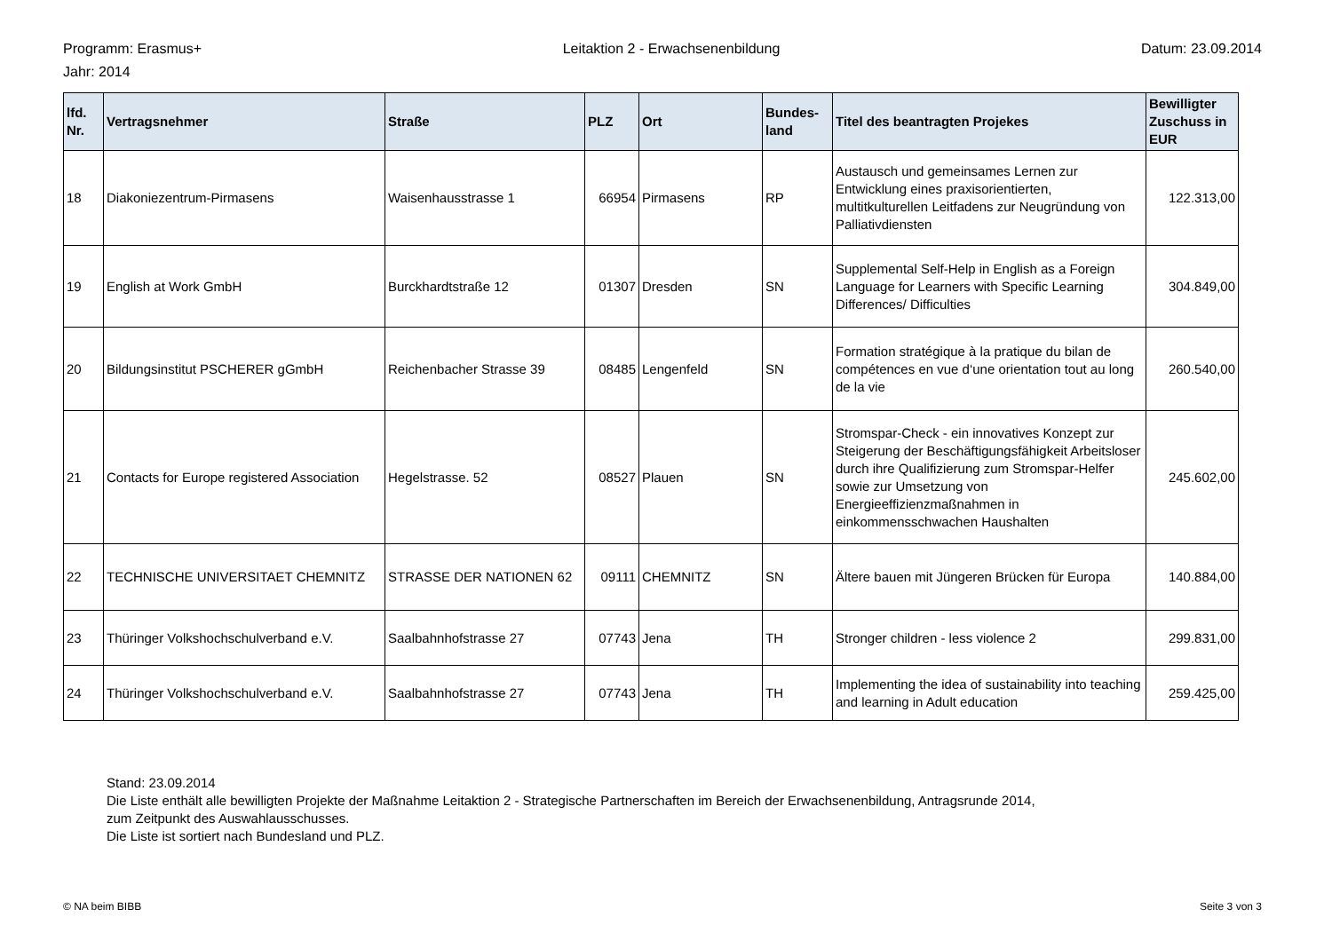Programm: Erasmus+
Jahr: 2014
Leitaktion 2 - Erwachsenenbildung
Datum: 23.09.2014
| lfd. Nr. | Vertragsnehmer | Straße | PLZ | Ort | Bundes-land | Titel des beantragten Projekes | Bewilligter Zuschuss in EUR |
| --- | --- | --- | --- | --- | --- | --- | --- |
| 18 | Diakoniezentrum-Pirmasens | Waisenhausstrasse 1 | 66954 | Pirmasens | RP | Austausch und gemeinsames Lernen zur Entwicklung eines praxisorientierten, multitkulturellen Leitfadens zur Neugründung von Palliativdiensten | 122.313,00 |
| 19 | English at Work GmbH | Burckhardtstraße 12 | 01307 | Dresden | SN | Supplemental Self-Help in English as a Foreign Language for Learners with Specific Learning Differences/ Difficulties | 304.849,00 |
| 20 | Bildungsinstitut PSCHERER gGmbH | Reichenbacher Strasse 39 | 08485 | Lengenfeld | SN | Formation stratégique à la pratique du bilan de compétences en vue d‘une orientation tout au long de la vie | 260.540,00 |
| 21 | Contacts for Europe registered Association | Hegelstrasse. 52 | 08527 | Plauen | SN | Stromspar-Check - ein innovatives Konzept zur Steigerung der Beschäftigungsfähigkeit Arbeitsloser durch ihre Qualifizierung zum Stromspar-Helfer sowie zur Umsetzung von Energieeffizienzmaßnahmen in einkommensschwachen Haushalten | 245.602,00 |
| 22 | TECHNISCHE UNIVERSITAET CHEMNITZ | STRASSE DER NATIONEN 62 | 09111 | CHEMNITZ | SN | Ältere bauen mit Jüngeren Brücken für Europa | 140.884,00 |
| 23 | Thüringer Volkshochschulverband e.V. | Saalbahnhofstrasse 27 | 07743 | Jena | TH | Stronger children - less violence 2 | 299.831,00 |
| 24 | Thüringer Volkshochschulverband e.V. | Saalbahnhofstrasse 27 | 07743 | Jena | TH | Implementing the idea of sustainability into teaching and learning in Adult education | 259.425,00 |
Stand: 23.09.2014
Die Liste enthält alle bewilligten Projekte der Maßnahme Leitaktion 2 - Strategische Partnerschaften im Bereich der Erwachsenenbildung, Antragsrunde 2014,
zum Zeitpunkt des Auswahlausschusses.
Die Liste ist sortiert nach Bundesland und PLZ.
© NA beim BIBB Seite 3 von 3